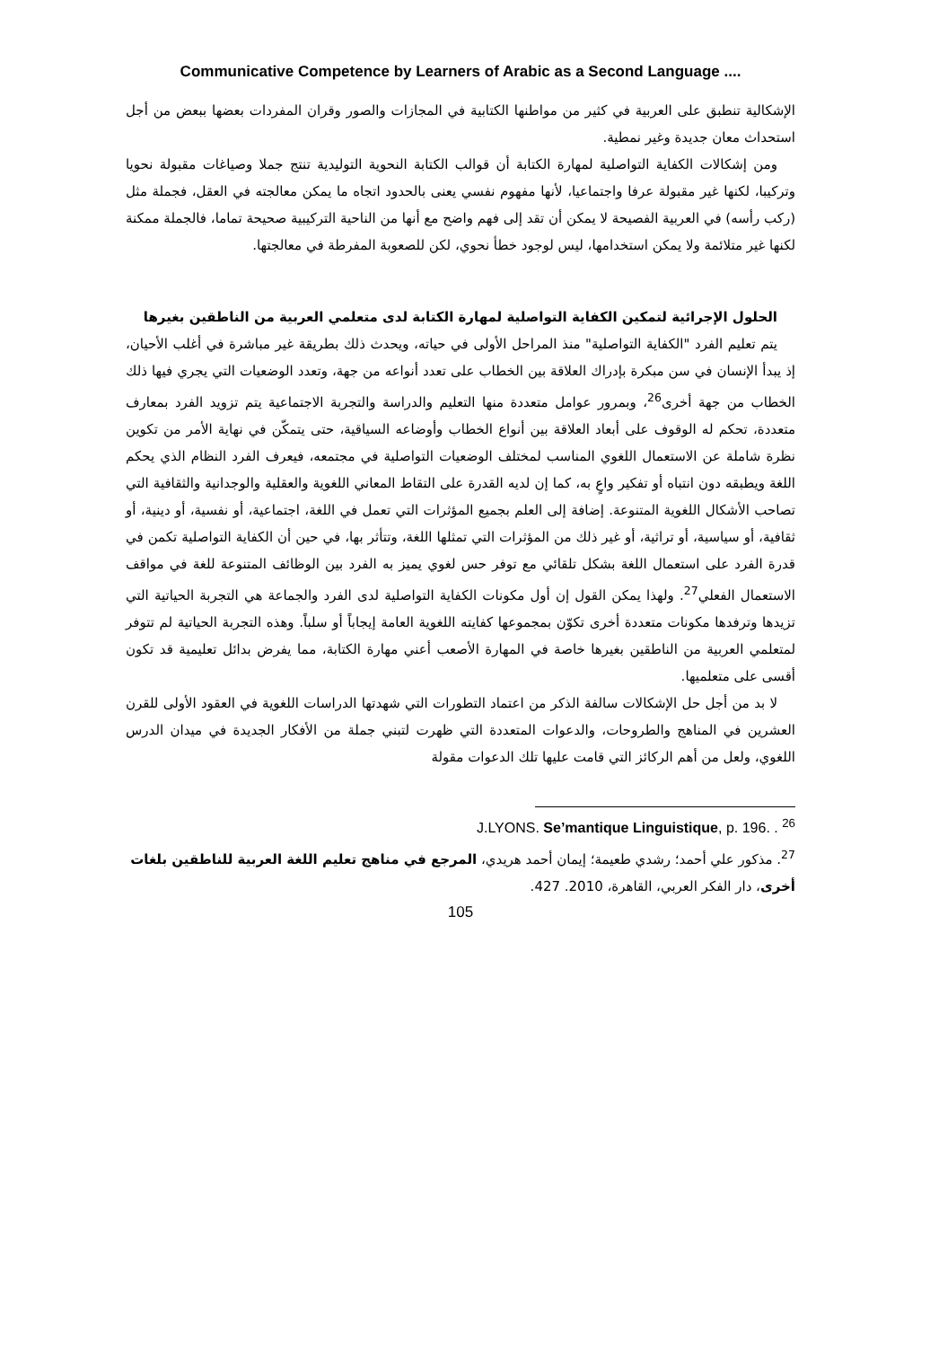Communicative Competence by Learners of Arabic as a Second Language ....
الإشكالية تنطبق على العربية في كثير من مواطنها الكتابية في المجازات والصور وقران المفردات بعضها ببعض من أجل استحداث معان جديدة وغير نمطية.
ومن إشكالات الكفاية التواصلية لمهارة الكتابة أن قوالب الكتابة النحوية التوليدية تنتج جملا وصياغات مقبولة نحويا وتركيبا، لكنها غير مقبولة عرفا واجتماعيا، لأنها مفهوم نفسي يعنى بالحدود اتجاه ما يمكن معالجته في العقل، فجملة مثل (ركب رأسه) في العربية الفصيحة لا يمكن أن تقد إلى فهم واضح مع أنها من الناحية التركيبية صحيحة تماما، فالجملة ممكنة لكنها غير متلائمة ولا يمكن استخدامها، ليس لوجود خطأ نحوي، لكن للصعوبة المفرطة في معالجتها.
الحلول الإجرائية لتمكين الكفاية التواصلية لمهارة الكتابة لدى متعلمي العربية من الناطقين بغيرها
يتم تعليم الفرد "الكفاية التواصلية" منذ المراحل الأولى في حياته، ويحدث ذلك بطريقة غير مباشرة في أغلب الأحيان، إذ يبدأ الإنسان في سن مبكرة بإدراك العلاقة بين الخطاب على تعدد أنواعه من جهة، وتعدد الوضعيات التي يجري فيها ذلك الخطاب من جهة أخرى<sup>26</sup>، وبمرور عوامل متعددة منها التعليم والدراسة والتجربة الاجتماعية يتم تزويد الفرد بمعارف متعددة، تحكم له الوقوف على أبعاد العلاقة بين أنواع الخطاب وأوضاعه السياقية، حتى يتمكّن في نهاية الأمر من تكوين نظرة شاملة عن الاستعمال اللغوي المناسب لمختلف الوضعيات التواصلية في مجتمعه، فيعرف الفرد النظام الذي يحكم اللغة ويطبقه دون انتباه أو تفكير واعٍ به، كما إن لديه القدرة على التقاط المعاني اللغوية والعقلية والوجدانية والثقافية التي تصاحب الأشكال اللغوية المتنوعة. إضافة إلى العلم بجميع المؤثرات التي تعمل في اللغة، اجتماعية، أو نفسية، أو دينية، أو ثقافية، أو سياسية، أو تراثية، أو غير ذلك من المؤثرات التي تمثلها اللغة، وتتأثر بها، في حين أن الكفاية التواصلية تكمن في قدرة الفرد على استعمال اللغة بشكل تلقائي مع توفر حس لغوي يميز به الفرد بين الوظائف المتنوعة للغة في مواقف الاستعمال الفعلي<sup>27</sup>. ولهذا يمكن القول إن أول مكونات الكفاية التواصلية لدى الفرد والجماعة هي التجربة الحياتية التي تزيدها وترفدها مكونات متعددة أخرى تكوّن بمجموعها كفايته اللغوية العامة إيجاباً أو سلباً. وهذه التجربة الحياتية لم تتوفر لمتعلمي العربية من الناطقين بغيرها خاصة في المهارة الأصعب أعني مهارة الكتابة، مما يفرض بدائل تعليمية قد تكون أقسى على متعلميها.
لا بد من أجل حل الإشكالات سالفة الذكر من اعتماد التطورات التي شهدتها الدراسات اللغوية في العقود الأولى للقرن العشرين في المناهج والطروحات، والدعوات المتعددة التي ظهرت لتبني جملة من الأفكار الجديدة في ميدان الدرس اللغوي، ولعل من أهم الركائز التي قامت عليها تلك الدعوات مقولة
J.LYONS. Se’mantique Linguistique, p. 196. . <sup>26</sup>
<sup>27</sup>. مذكور علي أحمد؛ رشدي طعيمة؛ إيمان أحمد هريدي، المرجع في مناهج تعليم اللغة العربية للناطقين بلغات أخرى، دار الفكر العربي، القاهرة، 2010. 427.
105